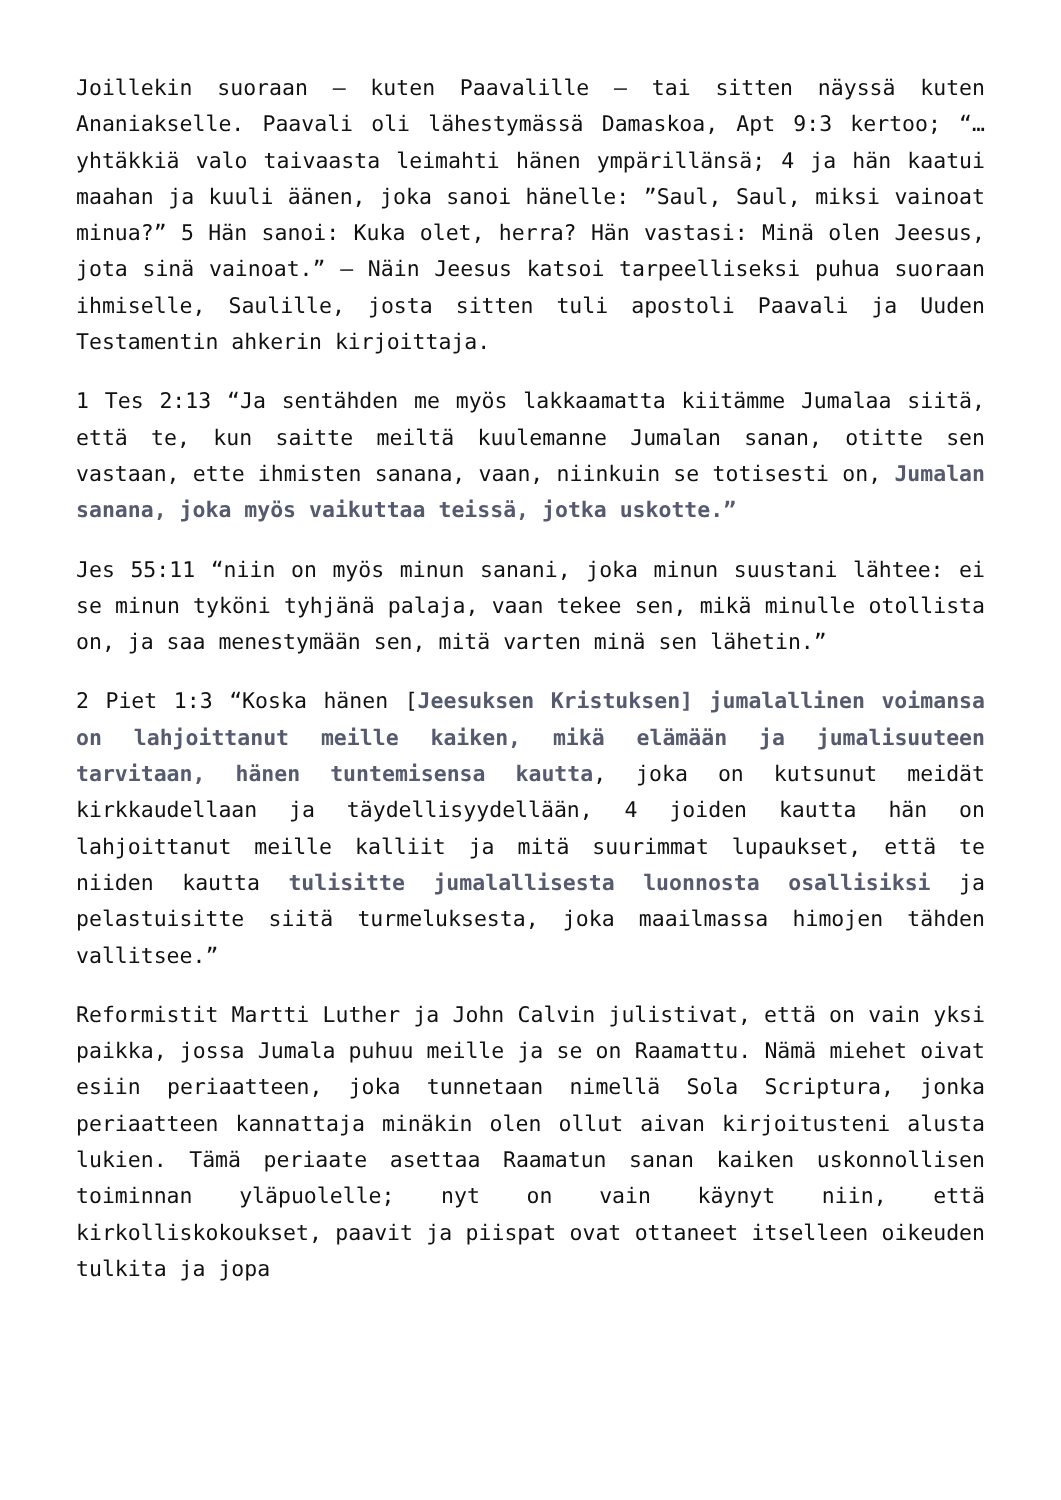Joillekin suoraan – kuten Paavalille – tai sitten näyssä kuten Ananiakselle. Paavali oli lähestymässä Damaskoa, Apt 9:3 kertoo; “… yhtäkkiä valo taivaasta leimahti hänen ympärillänsä; 4 ja hän kaatui maahan ja kuuli äänen, joka sanoi hänelle: ”Saul, Saul, miksi vainoat minua?” 5 Hän sanoi: Kuka olet, herra? Hän vastasi: Minä olen Jeesus, jota sinä vainoat.” – Näin Jeesus katsoi tarpeelliseksi puhua suoraan ihmiselle, Saulille, josta sitten tuli apostoli Paavali ja Uuden Testamentin ahkerin kirjoittaja.
1 Tes 2:13 “Ja sentähden me myös lakkaamatta kiitämme Jumalaa siitä, että te, kun saitte meiltä kuulemanne Jumalan sanan, otitte sen vastaan, ette ihmisten sanana, vaan, niinkuin se totisesti on, Jumalan sanana, joka myös vaikuttaa teissä, jotka uskotte.”
Jes 55:11 “niin on myös minun sanani, joka minun suustani lähtee: ei se minun tyköni tyhjänä palaja, vaan tekee sen, mikä minulle otollista on, ja saa menestymään sen, mitä varten minä sen lähetin.”
2 Piet 1:3 “Koska hänen [Jeesuksen Kristuksen] jumalallinen voimansa on lahjoittanut meille kaiken, mikä elämään ja jumalisuuteen tarvitaan, hänen tuntemisensa kautta, joka on kutsunut meidät kirkkaudellaan ja täydellisyydellään, 4 joiden kautta hän on lahjoittanut meille kalliit ja mitä suurimmat lupaukset, että te niiden kautta tulisitte jumalallisesta luonnosta osallisiksi ja pelastuisitte siitä turmeluksesta, joka maailmassa himojen tähden vallitsee.”
Reformistit Martti Luther ja John Calvin julistivat, että on vain yksi paikka, jossa Jumala puhuu meille ja se on Raamattu. Nämä miehet oivat esiin periaatteen, joka tunnetaan nimellä Sola Scriptura, jonka periaatteen kannattaja minäkin olen ollut aivan kirjoitusteni alusta lukien. Tämä periaate asettaa Raamatun sanan kaiken uskonnollisen toiminnan yläpuolelle; nyt on vain käynyt niin, että kirkolliskokoukset, paavit ja piispat ovat ottaneet itselleen oikeuden tulkita ja jopa